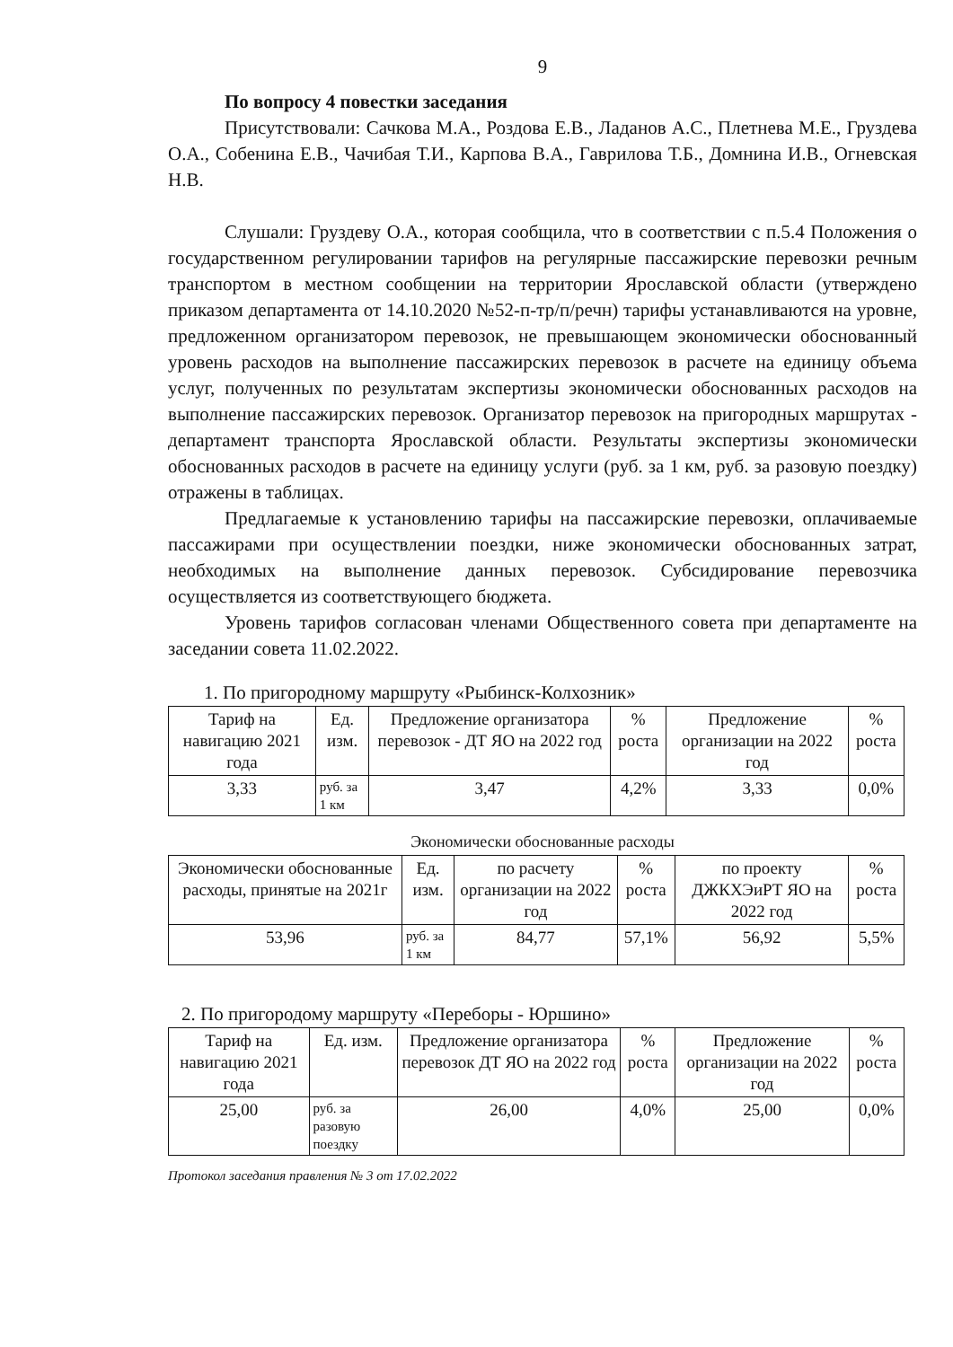9
По вопросу 4 повестки заседания
Присутствовали: Сачкова М.А., Роздова Е.В., Ладанов А.С., Плетнева М.Е., Груздева О.А., Собенина Е.В., Чачибая Т.И., Карпова В.А., Гаврилова Т.Б., Домнина И.В., Огневская Н.В.
Слушали: Груздеву О.А., которая сообщила, что в соответствии с п.5.4 Положения о государственном регулировании тарифов на регулярные пассажирские перевозки речным транспортом в местном сообщении на территории Ярославской области (утверждено приказом департамента от 14.10.2020 №52-п-тр/п/речн) тарифы устанавливаются на уровне, предложенном организатором перевозок, не превышающем экономически обоснованный уровень расходов на выполнение пассажирских перевозок в расчете на единицу объема услуг, полученных по результатам экспертизы экономически обоснованных расходов на выполнение пассажирских перевозок. Организатор перевозок на пригородных маршрутах - департамент транспорта Ярославской области. Результаты экспертизы экономически обоснованных расходов в расчете на единицу услуги (руб. за 1 км, руб. за разовую поездку) отражены в таблицах.
Предлагаемые к установлению тарифы на пассажирские перевозки, оплачиваемые пассажирами при осуществлении поездки, ниже экономически обоснованных затрат, необходимых на выполнение данных перевозок. Субсидирование перевозчика осуществляется из соответствующего бюджета.
Уровень тарифов согласован членами Общественного совета при департаменте на заседании совета 11.02.2022.
1. По пригородному маршруту «Рыбинск-Колхозник»
| Тариф на навигацию 2021 года | Ед. изм. | Предложение организатора перевозок - ДТ ЯО на 2022 год | % роста | Предложение организации на 2022 год | % роста |
| 3,33 | руб. за 1 км | 3,47 | 4,2% | 3,33 | 0,0% |
Экономически обоснованные расходы
| Экономически обоснованные расходы, принятые на 2021г | Ед. изм. | по расчету организации на 2022 год | % роста | по проекту ДЖКХЭиРТ ЯО на 2022 год | % роста |
| 53,96 | руб. за 1 км | 84,77 | 57,1% | 56,92 | 5,5% |
2. По пригородому маршруту «Переборы - Юршино»
| Тариф на навигацию 2021 года | Ед. изм. | Предложение организатора перевозок ДТ ЯО на 2022 год | % роста | Предложение организации на 2022 год | % роста |
| 25,00 | руб. за разовую поездку | 26,00 | 4,0% | 25,00 | 0,0% |
Протокол заседания правления № 3 от 17.02.2022